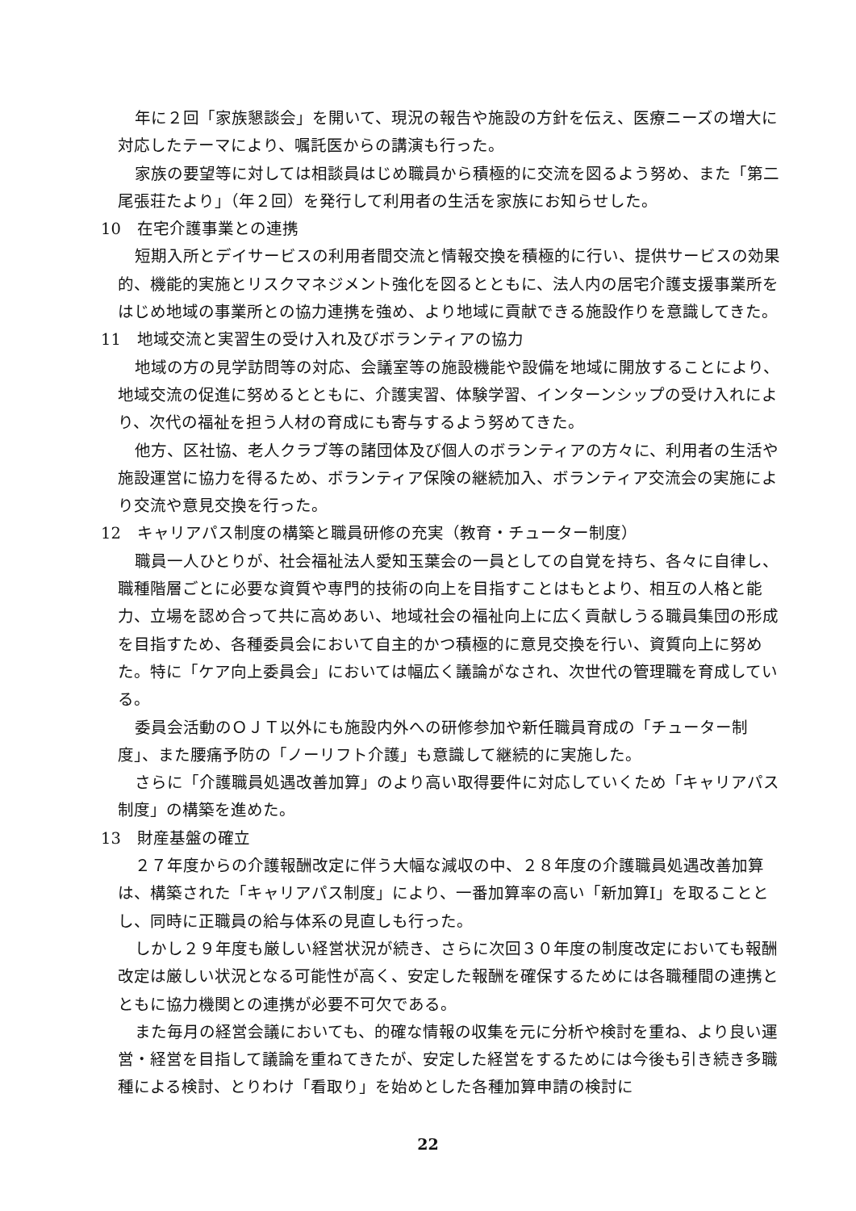年に２回「家族懇談会」を開いて、現況の報告や施設の方針を伝え、医療ニーズの増大に対応したテーマにより、嘱託医からの講演も行った。
家族の要望等に対しては相談員はじめ職員から積極的に交流を図るよう努め、また「第二尾張荘たより」（年２回）を発行して利用者の生活を家族にお知らせした。
10　在宅介護事業との連携
短期入所とデイサービスの利用者間交流と情報交換を積極的に行い、提供サービスの効果的、機能的実施とリスクマネジメント強化を図るとともに、法人内の居宅介護支援事業所をはじめ地域の事業所との協力連携を強め、より地域に貢献できる施設作りを意識してきた。
11　地域交流と実習生の受け入れ及びボランティアの協力
地域の方の見学訪問等の対応、会議室等の施設機能や設備を地域に開放することにより、地域交流の促進に努めるとともに、介護実習、体験学習、インターンシップの受け入れにより、次代の福祉を担う人材の育成にも寄与するよう努めてきた。
他方、区社協、老人クラブ等の諸団体及び個人のボランティアの方々に、利用者の生活や施設運営に協力を得るため、ボランティア保険の継続加入、ボランティア交流会の実施により交流や意見交換を行った。
12　キャリアパス制度の構築と職員研修の充実（教育・チューター制度）
職員一人ひとりが、社会福祉法人愛知玉葉会の一員としての自覚を持ち、各々に自律し、職種階層ごとに必要な資質や専門的技術の向上を目指すことはもとより、相互の人格と能力、立場を認め合って共に高めあい、地域社会の福祉向上に広く貢献しうる職員集団の形成を目指すため、各種委員会において自主的かつ積極的に意見交換を行い、資質向上に努めた。特に「ケア向上委員会」においては幅広く議論がなされ、次世代の管理職を育成している。
委員会活動のＯＪＴ以外にも施設内外への研修参加や新任職員育成の「チューター制度」、また腰痛予防の「ノーリフト介護」も意識して継続的に実施した。
さらに「介護職員処遇改善加算」のより高い取得要件に対応していくため「キャリアパス制度」の構築を進めた。
13　財産基盤の確立
２７年度からの介護報酬改定に伴う大幅な減収の中、２８年度の介護職員処遇改善加算は、構築された「キャリアパス制度」により、一番加算率の高い「新加算Ⅰ」を取ることとし、同時に正職員の給与体系の見直しも行った。
しかし２９年度も厳しい経営状況が続き、さらに次回３０年度の制度改定においても報酬改定は厳しい状況となる可能性が高く、安定した報酬を確保するためには各職種間の連携とともに協力機関との連携が必要不可欠である。
また毎月の経営会議においても、的確な情報の収集を元に分析や検討を重ね、より良い運営・経営を目指して議論を重ねてきたが、安定した経営をするためには今後も引き続き多職種による検討、とりわけ「看取り」を始めとした各種加算申請の検討に
22